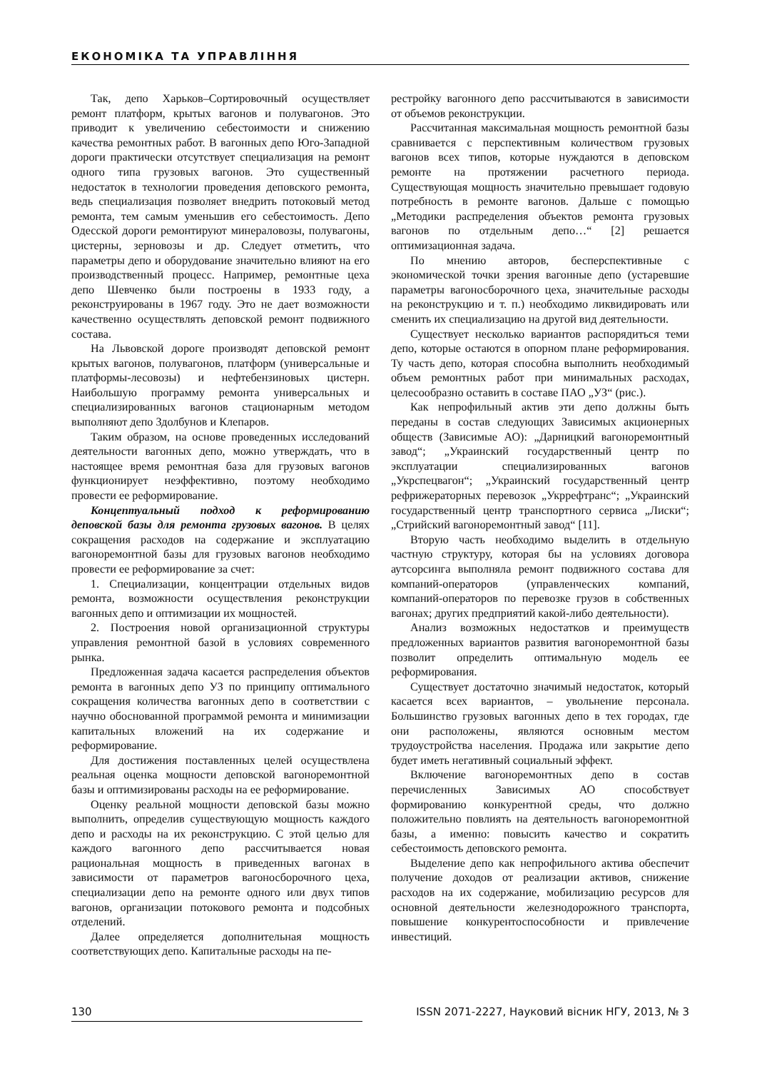ЕКОНОМІКА ТА УПРАВЛІННЯ
Так, депо Харьков–Сортировочный осуществляет ремонт платформ, крытых вагонов и полувагонов. Это приводит к увеличению себестоимости и снижению качества ремонтных работ. В вагонных депо Юго-Западной дороги практически отсутствует специализация на ремонт одного типа грузовых вагонов. Это существенный недостаток в технологии проведения деповского ремонта, ведь специализация позволяет внедрить потоковый метод ремонта, тем самым уменьшив его себестоимость. Депо Одесской дороги ремонтируют минераловозы, полувагоны, цистерны, зерновозы и др. Следует отметить, что параметры депо и оборудование значительно влияют на его производственный процесс. Например, ремонтные цеха депо Шевченко были построены в 1933 году, а реконструированы в 1967 году. Это не дает возможности качественно осуществлять деповской ремонт подвижного состава.
На Львовской дороге производят деповской ремонт крытых вагонов, полувагонов, платформ (универсальные и платформы-лесовозы) и нефтебензиновых цистерн. Наибольшую программу ремонта универсальных и специализированных вагонов стационарным методом выполняют депо Здолбунов и Клепаров.
Таким образом, на основе проведенных исследований деятельности вагонных депо, можно утверждать, что в настоящее время ремонтная база для грузовых вагонов функционирует неэффективно, поэтому необходимо провести ее реформирование.
Концептуальный подход к реформированию деповской базы для ремонта грузовых вагонов. В целях сокращения расходов на содержание и эксплуатацию вагоноремонтной базы для грузовых вагонов необходимо провести ее реформирование за счет:
1. Специализации, концентрации отдельных видов ремонта, возможности осуществления реконструкции вагонных депо и оптимизации их мощностей.
2. Построения новой организационной структуры управления ремонтной базой в условиях современного рынка.
Предложенная задача касается распределения объектов ремонта в вагонных депо УЗ по принципу оптимального сокращения количества вагонных депо в соответствии с научно обоснованной программой ремонта и минимизации капитальных вложений на их содержание и реформирование.
Для достижения поставленных целей осуществлена реальная оценка мощности деповской вагоноремонтной базы и оптимизированы расходы на ее реформирование.
Оценку реальной мощности деповской базы можно выполнить, определив существующую мощность каждого депо и расходы на их реконструкцию. С этой целью для каждого вагонного депо рассчитывается новая рациональная мощность в приведенных вагонах в зависимости от параметров вагоносборочного цеха, специализации депо на ремонте одного или двух типов вагонов, организации потокового ремонта и подсобных отделений.
Далее определяется дополнительная мощность соответствующих депо. Капитальные расходы на пе-
рестройку вагонного депо рассчитываются в зависимости от объемов реконструкции.
Рассчитанная максимальная мощность ремонтной базы сравнивается с перспективным количеством грузовых вагонов всех типов, которые нуждаются в деповском ремонте на протяжении расчетного периода. Существующая мощность значительно превышает годовую потребность в ремонте вагонов. Дальше с помощью „Методики распределения объектов ремонта грузовых вагонов по отдельным депо…“ [2] решается оптимизационная задача.
По мнению авторов, бесперспективные с экономической точки зрения вагонные депо (устаревшие параметры вагоносборочного цеха, значительные расходы на реконструкцию и т. п.) необходимо ликвидировать или сменить их специализацию на другой вид деятельности.
Существует несколько вариантов распорядиться теми депо, которые остаются в опорном плане реформирования. Ту часть депо, которая способна выполнить необходимый объем ремонтных работ при минимальных расходах, целесообразно оставить в составе ПАО „УЗ“ (рис.).
Как непрофильный актив эти депо должны быть переданы в состав следующих Зависимых акционерных обществ (Зависимые АО): „Дарницкий вагоноремонтный завод“; „Украинский государственный центр по эксплуатации специализированных вагонов „Укрспецвагон“; „Украинский государственный центр рефрижераторных перевозок „Укррефтранс“; „Украинский государственный центр транспортного сервиса „Лиски“; „Стрийский вагоноремонтный завод“ [11].
Вторую часть необходимо выделить в отдельную частную структуру, которая бы на условиях договора аутсорсинга выполняла ремонт подвижного состава для компаний-операторов (управленческих компаний, компаний-операторов по перевозке грузов в собственных вагонах; других предприятий какой-либо деятельности).
Анализ возможных недостатков и преимуществ предложенных вариантов развития вагоноремонтной базы позволит определить оптимальную модель ее реформирования.
Существует достаточно значимый недостаток, который касается всех вариантов, – увольнение персонала. Большинство грузовых вагонных депо в тех городах, где они расположены, являются основным местом трудоустройства населения. Продажа или закрытие депо будет иметь негативный социальный эффект.
Включение вагоноремонтных депо в состав перечисленных Зависимых АО способствует формированию конкурентной среды, что должно положительно повлиять на деятельность вагоноремонтной базы, а именно: повысить качество и сократить себестоимость деповского ремонта.
Выделение депо как непрофильного актива обеспечит получение доходов от реализации активов, снижение расходов на их содержание, мобилизацию ресурсов для основной деятельности железнодорожного транспорта, повышение конкурентоспособности и привлечение инвестиций.
130 ISSN 2071-2227, Науковий вісник НГУ, 2013, № 3